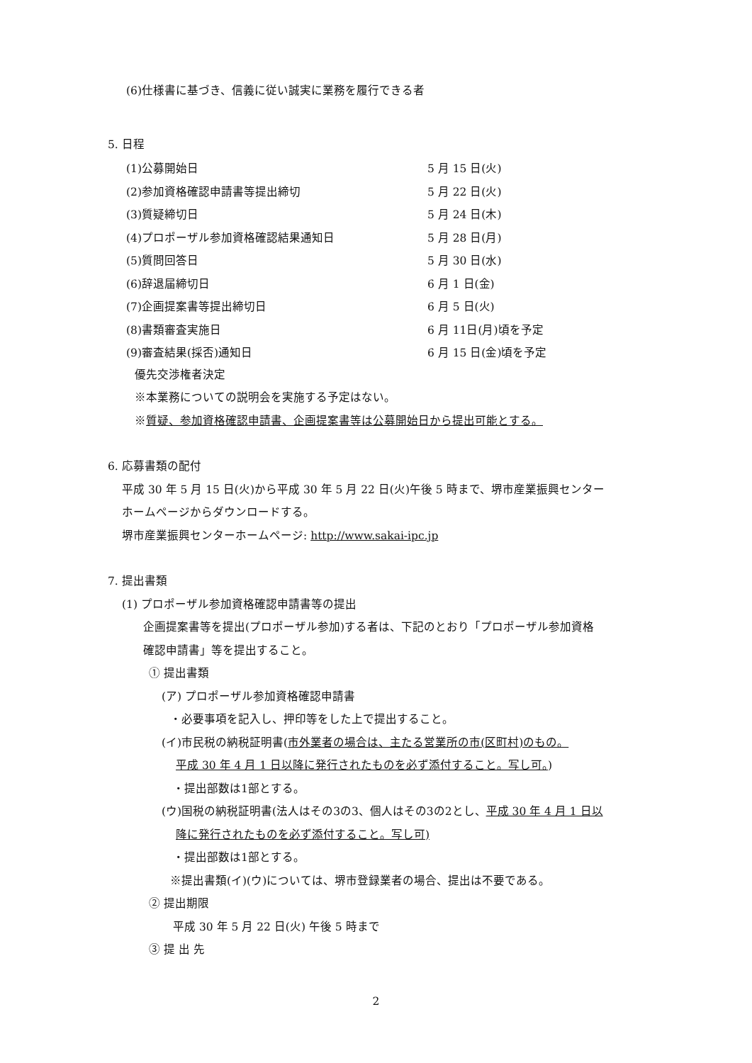(6)仕様書に基づき、信義に従い誠実に業務を履行できる者
5. 日程
| (1)公募開始日 | 5 月 15 日(火) |
| (2)参加資格確認申請書等提出締切 | 5 月 22 日(火) |
| (3)質疑締切日 | 5 月 24 日(木) |
| (4)プロポーザル参加資格確認結果通知日 | 5 月 28 日(月) |
| (5)質問回答日 | 5 月 30 日(水) |
| (6)辞退届締切日 | 6 月 1 日(金) |
| (7)企画提案書等提出締切日 | 6 月 5 日(火) |
| (8)書類審査実施日 | 6 月 11日(月)頃を予定 |
| (9)審査結果(採否)通知日 | 6 月 15 日(金)頃を予定 |
優先交渉権者決定
※本業務についての説明会を実施する予定はない。
※質疑、参加資格確認申請書、企画提案書等は公募開始日から提出可能とする。
6. 応募書類の配付
平成 30 年 5 月 15 日(火)から平成 30 年 5 月 22 日(火)午後 5 時まで、堺市産業振興センター
ホームページからダウンロードする。
堺市産業振興センターホームページ: http://www.sakai-ipc.jp
7. 提出書類
(1) プロポーザル参加資格確認申請書等の提出
企画提案書等を提出(プロポーザル参加)する者は、下記のとおり「プロポーザル参加資格
確認申請書」等を提出すること。
① 提出書類
(ア) プロポーザル参加資格確認申請書
・必要事項を記入し、押印等をした上で提出すること。
(イ)市民税の納税証明書(市外業者の場合は、主たる営業所の市(区町村)のもの。
平成 30 年 4 月 1 日以降に発行されたものを必ず添付すること。写し可。)
・提出部数は1部とする。
(ウ)国税の納税証明書(法人はその3の3、個人はその3の2とし、平成 30 年 4 月 1 日以
降に発行されたものを必ず添付すること。写し可)
・提出部数は1部とする。
※提出書類(イ)(ウ)については、堺市登録業者の場合、提出は不要である。
② 提出期限
平成 30 年 5 月 22 日(火) 午後 5 時まで
③ 提 出 先
2